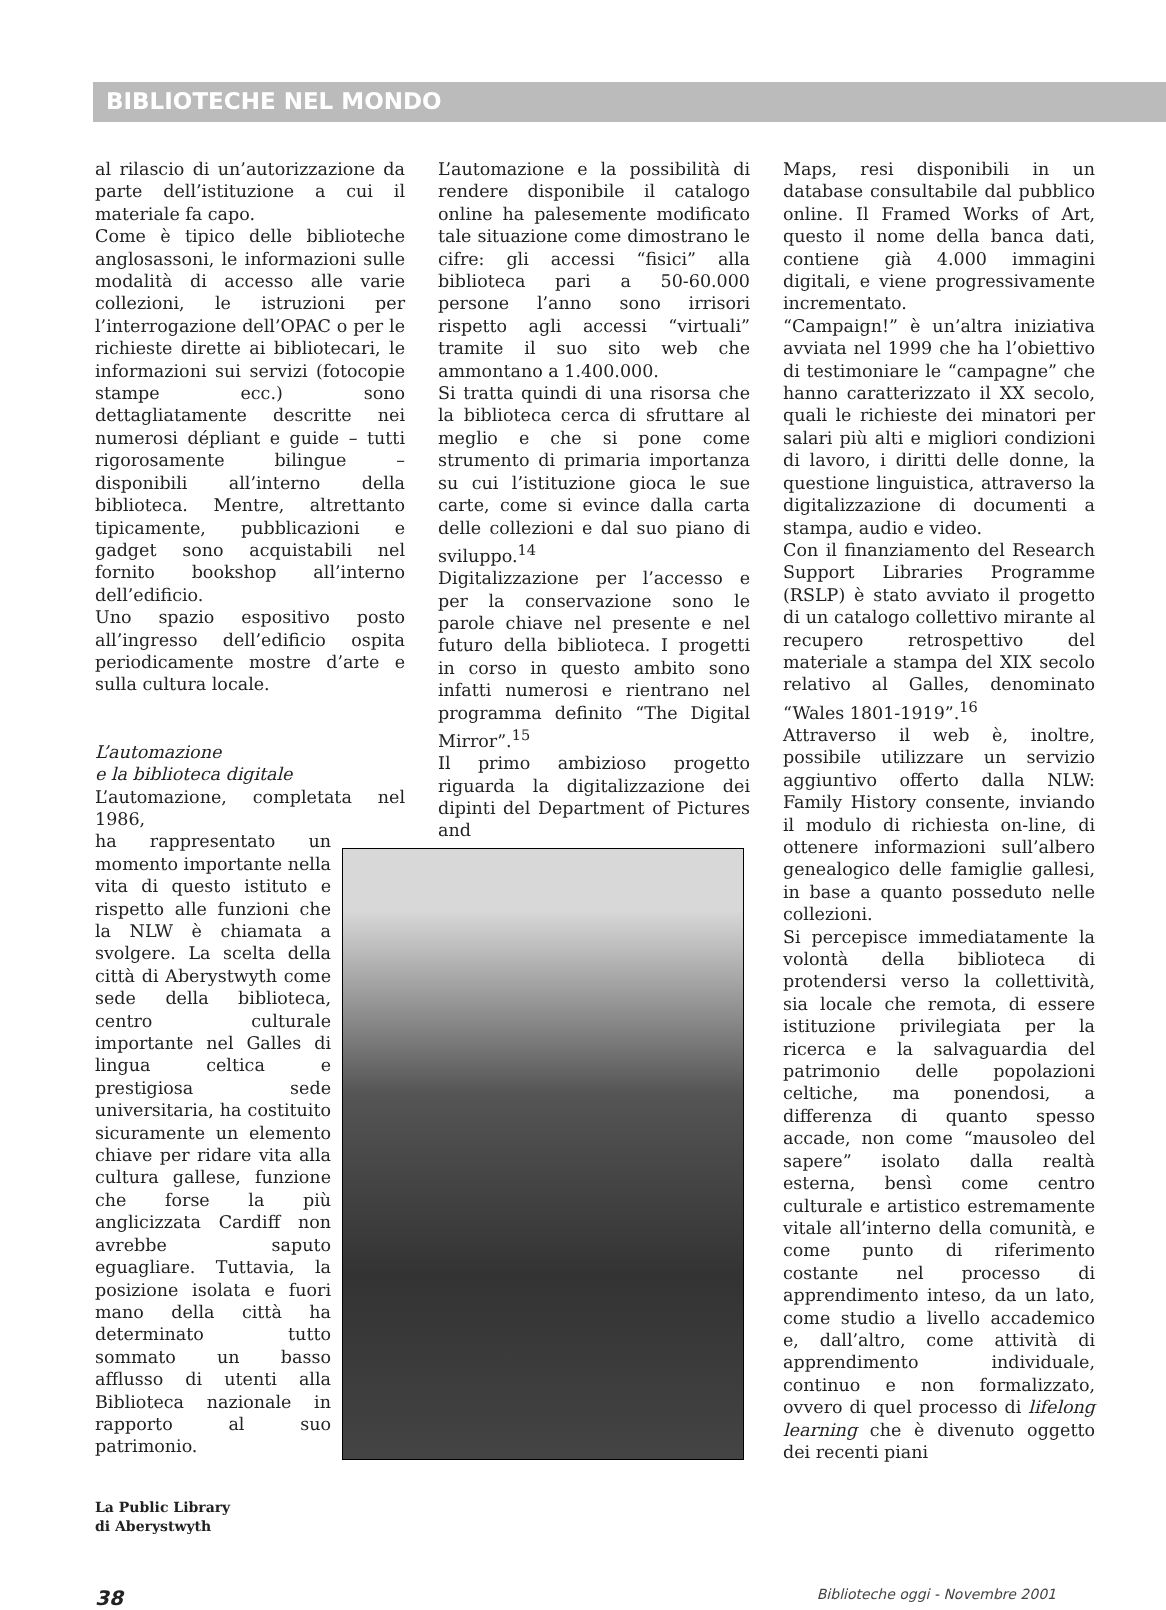BIBLIOTECHE NEL MONDO
al rilascio di un’autorizzazione da parte dell’istituzione a cui il materiale fa capo.
Come è tipico delle biblioteche anglosassoni, le informazioni sulle modalità di accesso alle varie collezioni, le istruzioni per l’interrogazione dell’OPAC o per le richieste dirette ai bibliotecari, le informazioni sui servizi (fotocopie stampe ecc.) sono dettagliatamente descritte nei numerosi dépliant e guide – tutti rigorosamente bilingue – disponibili all’interno della biblioteca. Mentre, altrettanto tipicamente, pubblicazioni e gadget sono acquistabili nel fornito bookshop all’interno dell’edificio.
Uno spazio espositivo posto all’ingresso dell’edificio ospita periodicamente mostre d’arte e sulla cultura locale.
L’automazione
e la biblioteca digitale
L’automazione, completata nel 1986,
ha rappresentato un momento importante nella vita di questo istituto e rispetto alle funzioni che la NLW è chiamata a svolgere. La scelta della città di Aberystwyth come sede della biblioteca, centro culturale importante nel Galles di lingua celtica e prestigiosa sede universitaria, ha costituito sicuramente un elemento chiave per ridare vita alla cultura gallese, funzione che forse la più anglicizzata Cardiff non avrebbe saputo eguagliare. Tuttavia, la posizione isolata e fuori mano della città ha determinato tutto sommato un basso afflusso di utenti alla Biblioteca nazionale in rapporto al suo patrimonio.
La Public Library
di Aberystwyth
L’automazione e la possibilità di rendere disponibile il catalogo online ha palesemente modificato tale situazione come dimostrano le cifre: gli accessi “fisici” alla biblioteca pari a 50-60.000 persone l’anno sono irrisori rispetto agli accessi “virtuali” tramite il suo sito web che ammontano a 1.400.000.
Si tratta quindi di una risorsa che la biblioteca cerca di sfruttare al meglio e che si pone come strumento di primaria importanza su cui l’istituzione gioca le sue carte, come si evince dalla carta delle collezioni e dal suo piano di sviluppo.<sup>14</sup>
Digitalizzazione per l’accesso e per la conservazione sono le parole chiave nel presente e nel futuro della biblioteca. I progetti in corso in questo ambito sono infatti numerosi e rientrano nel programma definito “The Digital Mirror”.<sup>15</sup>
Il primo ambizioso progetto riguarda la digitalizzazione dei dipinti del Department of Pictures and
Maps, resi disponibili in un database consultabile dal pubblico online. Il Framed Works of Art, questo il nome della banca dati, contiene già 4.000 immagini digitali, e viene progressivamente incrementato.
“Campaign!” è un’altra iniziativa avviata nel 1999 che ha l’obiettivo di testimoniare le “campagne” che hanno caratterizzato il XX secolo, quali le richieste dei minatori per salari più alti e migliori condizioni di lavoro, i diritti delle donne, la questione linguistica, attraverso la digitalizzazione di documenti a stampa, audio e video.
Con il finanziamento del Research Support Libraries Programme (RSLP) è stato avviato il progetto di un catalogo collettivo mirante al recupero retrospettivo del materiale a stampa del XIX secolo relativo al Galles, denominato “Wales 1801-1919”.<sup>16</sup>
Attraverso il web è, inoltre, possibile utilizzare un servizio aggiuntivo offerto dalla NLW: Family History consente, inviando il modulo di richiesta on-line, di ottenere informazioni sull’albero genealogico delle famiglie gallesi, in base a quanto posseduto nelle collezioni.
Si percepisce immediatamente la volontà della biblioteca di protendersi verso la collettività, sia locale che remota, di essere istituzione privilegiata per la ricerca e la salvaguardia del patrimonio delle popolazioni celtiche, ma ponendosi, a differenza di quanto spesso accade, non come “mausoleo del sapere” isolato dalla realtà esterna, bensì come centro culturale e artistico estremamente vitale all’interno della comunità, e come punto di riferimento costante nel processo di apprendimento inteso, da un lato, come studio a livello accademico e, dall’altro, come attività di apprendimento individuale, continuo e non formalizzato, ovvero di quel processo di lifelong learning che è divenuto oggetto dei recenti piani
38 Biblioteche oggi - Novembre 2001